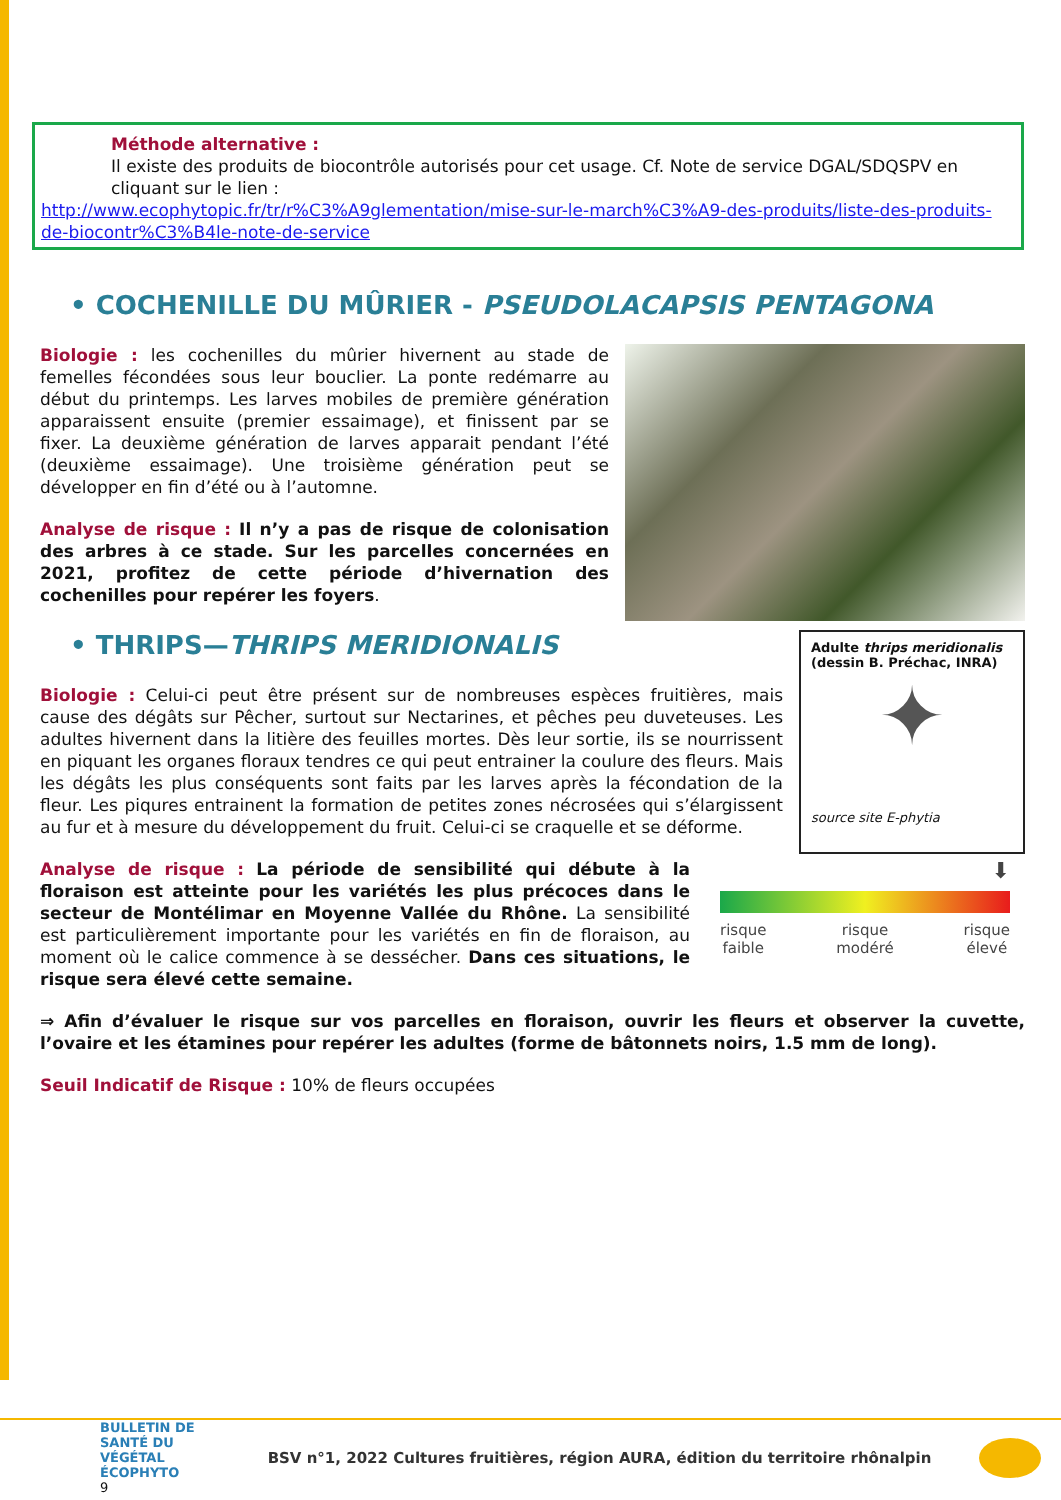Méthode alternative :
Il existe des produits de biocontrôle autorisés pour cet usage. Cf. Note de service DGAL/SDQSPV en cliquant sur le lien :
http://www.ecophytopic.fr/tr/r%C3%A9glementation/mise-sur-le-march%C3%A9-des-produits/liste-des-produits-de-biocontr%C3%B4le-note-de-service
• COCHENILLE DU MÛRIER - PSEUDOLACAPSIS PENTAGONA
Biologie : les cochenilles du mûrier hivernent au stade de femelles fécondées sous leur bouclier. La ponte redémarre au début du printemps. Les larves mobiles de première génération apparaissent ensuite (premier essaimage), et finissent par se fixer. La deuxième génération de larves apparait pendant l’été (deuxième essaimage). Une troisième génération peut se développer en fin d’été ou à l’automne.
Analyse de risque : Il n’y a pas de risque de colonisation des arbres à ce stade. Sur les parcelles concernées en 2021, profitez de cette période d’hivernation des cochenilles pour repérer les foyers.
Adulte thrips meridionalis (dessin B. Préchac, INRA)
✦
source site E-phytia
• THRIPS—THRIPS MERIDIONALIS
Biologie : Celui-ci peut être présent sur de nombreuses espèces fruitières, mais cause des dégâts sur Pêcher, surtout sur Nectarines, et pêches peu duveteuses. Les adultes hivernent dans la litière des feuilles mortes. Dès leur sortie, ils se nourrissent en piquant les organes floraux tendres ce qui peut entrainer la coulure des fleurs. Mais les dégâts les plus conséquents sont faits par les larves après la fécondation de la fleur. Les piqures entrainent la formation de petites zones nécrosées qui s’élargissent au fur et à mesure du développement du fruit. Celui-ci se craquelle et se déforme.
Analyse de risque : La période de sensibilité qui débute à la floraison est atteinte pour les variétés les plus précoces dans le secteur de Montélimar en Moyenne Vallée du Rhône. La sensibilité est particulièrement importante pour les variétés en fin de floraison, au moment où le calice commence à se dessécher. Dans ces situations, le risque sera élevé cette semaine.
⬇
risque
faible risque
modéré risque
élevé
⇒ Afin d’évaluer le risque sur vos parcelles en floraison, ouvrir les fleurs et observer la cuvette, l’ovaire et les étamines pour repérer les adultes (forme de bâtonnets noirs, 1.5 mm de long).
Seuil Indicatif de Risque : 10% de fleurs occupées
BULLETIN DE
SANTÉ DU VÉGÉTAL
ÉCOPHYTO
9
BSV n°1, 2022 Cultures fruitières, région AURA, édition du territoire rhônalpin